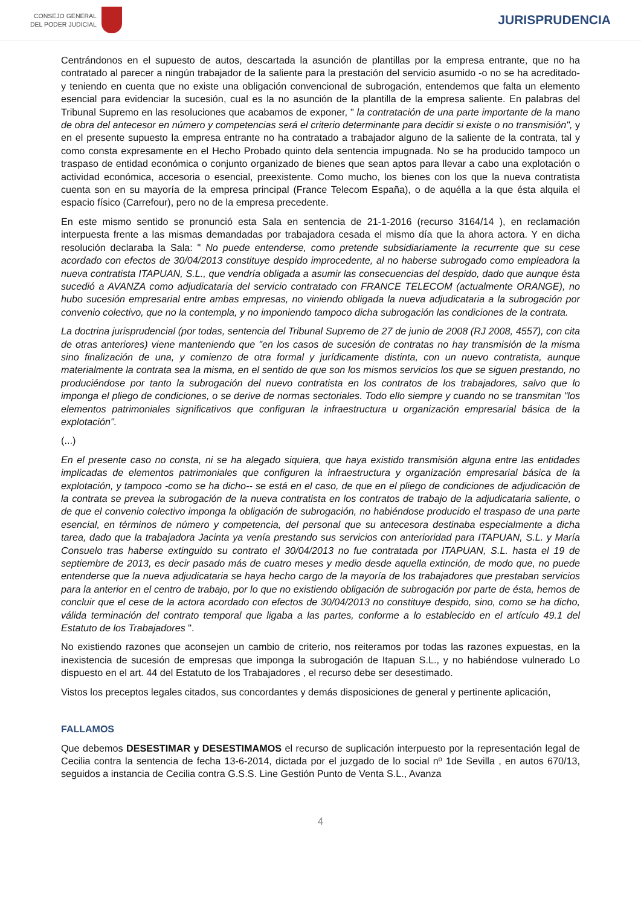CONSEJO GENERAL
DEL PODER JUDICIAL
JURISPRUDENCIA
Centrándonos en el supuesto de autos, descartada la asunción de plantillas por la empresa entrante, que no ha contratado al parecer a ningún trabajador de la saliente para la prestación del servicio asumido -o no se ha acreditado- y teniendo en cuenta que no existe una obligación convencional de subrogación, entendemos que falta un elemento esencial para evidenciar la sucesión, cual es la no asunción de la plantilla de la empresa saliente. En palabras del Tribunal Supremo en las resoluciones que acabamos de exponer, " la contratación de una parte importante de la mano de obra del antecesor en número y competencias será el criterio determinante para decidir si existe o no transmisión", y en el presente supuesto la empresa entrante no ha contratado a trabajador alguno de la saliente de la contrata, tal y como consta expresamente en el Hecho Probado quinto dela sentencia impugnada. No se ha producido tampoco un traspaso de entidad económica o conjunto organizado de bienes que sean aptos para llevar a cabo una explotación o actividad económica, accesoria o esencial, preexistente. Como mucho, los bienes con los que la nueva contratista cuenta son en su mayoría de la empresa principal (France Telecom España), o de aquélla a la que ésta alquila el espacio físico (Carrefour), pero no de la empresa precedente.
En este mismo sentido se pronunció esta Sala en sentencia de 21-1-2016 (recurso 3164/14 ), en reclamación interpuesta frente a las mismas demandadas por trabajadora cesada el mismo día que la ahora actora. Y en dicha resolución declaraba la Sala: " No puede entenderse, como pretende subsidiariamente la recurrente que su cese acordado con efectos de 30/04/2013 constituye despido improcedente, al no haberse subrogado como empleadora la nueva contratista ITAPUAN, S.L., que vendría obligada a asumir las consecuencias del despido, dado que aunque ésta sucedió a AVANZA como adjudicataria del servicio contratado con FRANCE TELECOM (actualmente ORANGE), no hubo sucesión empresarial entre ambas empresas, no viniendo obligada la nueva adjudicataria a la subrogación por convenio colectivo, que no la contempla, y no imponiendo tampoco dicha subrogación las condiciones de la contrata.
La doctrina jurisprudencial (por todas, sentencia del Tribunal Supremo de 27 de junio de 2008 (RJ 2008, 4557), con cita de otras anteriores) viene manteniendo que "en los casos de sucesión de contratas no hay transmisión de la misma sino finalización de una, y comienzo de otra formal y jurídicamente distinta, con un nuevo contratista, aunque materialmente la contrata sea la misma, en el sentido de que son los mismos servicios los que se siguen prestando, no produciéndose por tanto la subrogación del nuevo contratista en los contratos de los trabajadores, salvo que lo imponga el pliego de condiciones, o se derive de normas sectoriales. Todo ello siempre y cuando no se transmitan "los elementos patrimoniales significativos que configuran la infraestructura u organización empresarial básica de la explotación".
(...)
En el presente caso no consta, ni se ha alegado siquiera, que haya existido transmisión alguna entre las entidades implicadas de elementos patrimoniales que configuren la infraestructura y organización empresarial básica de la explotación, y tampoco -como se ha dicho-- se está en el caso, de que en el pliego de condiciones de adjudicación de la contrata se prevea la subrogación de la nueva contratista en los contratos de trabajo de la adjudicataria saliente, o de que el convenio colectivo imponga la obligación de subrogación, no habiéndose producido el traspaso de una parte esencial, en términos de número y competencia, del personal que su antecesora destinaba especialmente a dicha tarea, dado que la trabajadora Jacinta ya venía prestando sus servicios con anterioridad para ITAPUAN, S.L. y María Consuelo tras haberse extinguido su contrato el 30/04/2013 no fue contratada por ITAPUAN, S.L. hasta el 19 de septiembre de 2013, es decir pasado más de cuatro meses y medio desde aquella extinción, de modo que, no puede entenderse que la nueva adjudicataria se haya hecho cargo de la mayoría de los trabajadores que prestaban servicios para la anterior en el centro de trabajo, por lo que no existiendo obligación de subrogación por parte de ésta, hemos de concluir que el cese de la actora acordado con efectos de 30/04/2013 no constituye despido, sino, como se ha dicho, válida terminación del contrato temporal que ligaba a las partes, conforme a lo establecido en el artículo 49.1 del Estatuto de los Trabajadores ".
No existiendo razones que aconsejen un cambio de criterio, nos reiteramos por todas las razones expuestas, en la inexistencia de sucesión de empresas que imponga la subrogación de Itapuan S.L., y no habiéndose vulnerado Lo dispuesto en el art. 44 del Estatuto de los Trabajadores , el recurso debe ser desestimado.
Vistos los preceptos legales citados, sus concordantes y demás disposiciones de general y pertinente aplicación,
FALLAMOS
Que debemos DESESTIMAR y DESESTIMAMOS el recurso de suplicación interpuesto por la representación legal de Cecilia contra la sentencia de fecha 13-6-2014, dictada por el juzgado de lo social nº 1de Sevilla , en autos 670/13, seguidos a instancia de Cecilia contra G.S.S. Line Gestión Punto de Venta S.L., Avanza
4